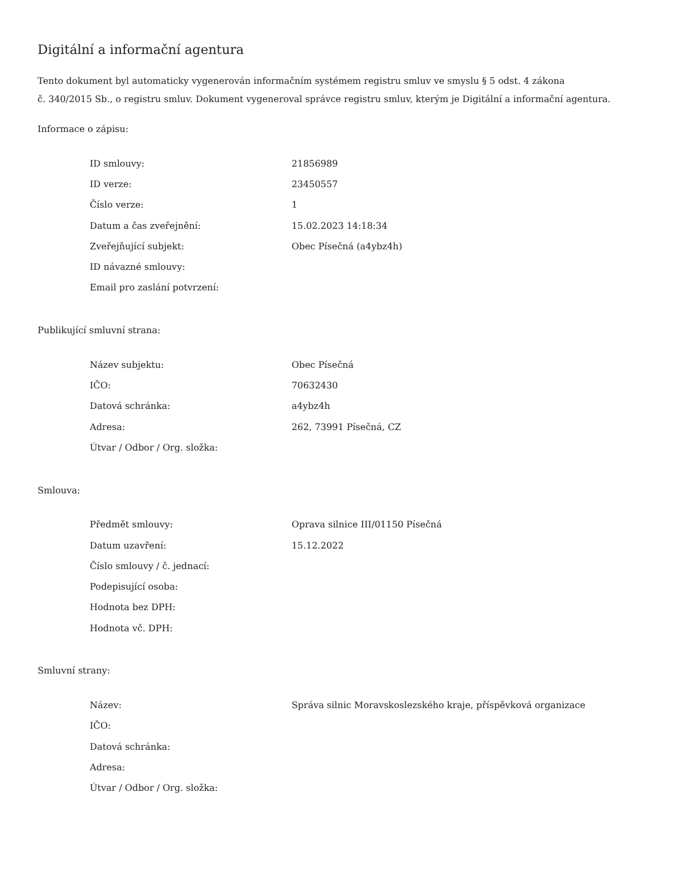Digitální a informační agentura
Tento dokument byl automaticky vygenerován informačním systémem registru smluv ve smyslu § 5 odst. 4 zákona
č. 340/2015 Sb., o registru smluv. Dokument vygeneroval správce registru smluv, kterým je Digitální a informační agentura.
Informace o zápisu:
| ID smlouvy: | 21856989 |
| ID verze: | 23450557 |
| Číslo verze: | 1 |
| Datum a čas zveřejnění: | 15.02.2023 14:18:34 |
| Zveřejňující subjekt: | Obec Písečná (a4ybz4h) |
| ID návazné smlouvy: | |
| Email pro zaslání potvrzení: | |
Publikující smluvní strana:
| Název subjektu: | Obec Písečná |
| IČO: | 70632430 |
| Datová schránka: | a4ybz4h |
| Adresa: | 262, 73991 Písečná, CZ |
| Útvar / Odbor / Org. složka: | |
Smlouva:
| Předmět smlouvy: | Oprava silnice III/01150 Písečná |
| Datum uzavření: | 15.12.2022 |
| Číslo smlouvy / č. jednací: | |
| Podepisující osoba: | |
| Hodnota bez DPH: | |
| Hodnota vč. DPH: | |
Smluvní strany:
| Název: | Správa silnic Moravskoslezského kraje, příspěvková organizace |
| IČO: | |
| Datová schránka: | |
| Adresa: | |
| Útvar / Odbor / Org. složka: | |